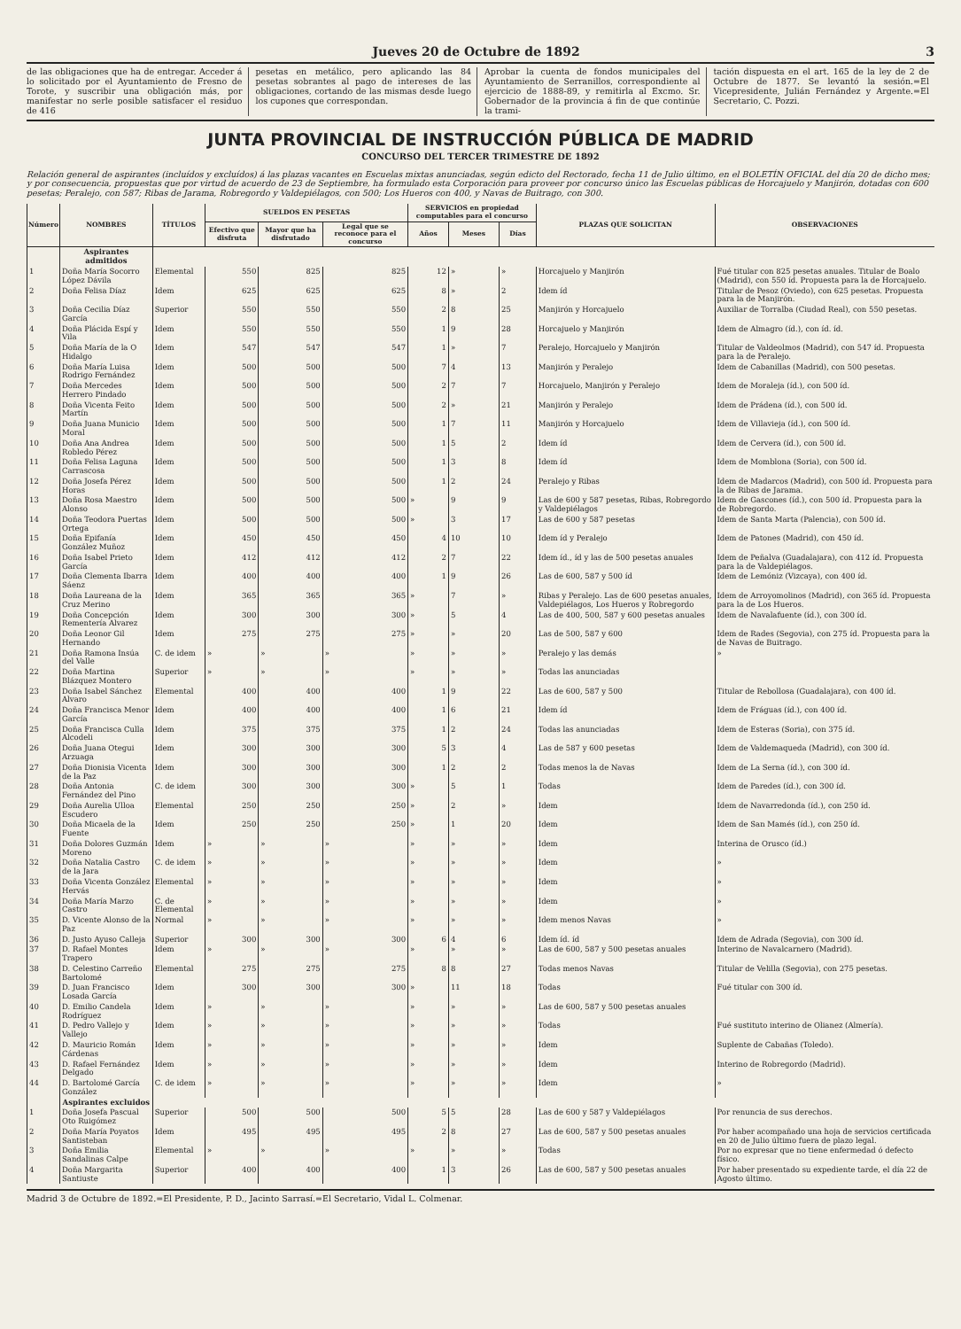Jueves 20 de Octubre de 1892 3
de las obligaciones que ha de entregar. Acceder á lo solicitado por el Ayuntamiento de Fresno de Torote, y suscribir una obligación más, por manifestar no serle posible satisfacer el residuo de 416
pesetas en metálico, pero aplicando las 84 pesetas sobrantes al pago de intereses de las obligaciones, cortando de las mismas desde luego los cupones que correspondan.
Aprobar la cuenta de fondos municipales del Ayuntamiento de Serranillos, correspondiente al ejercicio de 1888-89, y remitirla al Excmo. Sr. Gobernador de la provincia á fin de que continúe la trami-
tación dispuesta en el art. 165 de la ley de 2 de Octubre de 1877. Se levantó la sesión.=El Vicepresidente, Julián Fernández y Argente.=El Secretario, C. Pozzi.
JUNTA PROVINCIAL DE INSTRUCCIÓN PÚBLICA DE MADRID
CONCURSO DEL TERCER TRIMESTRE DE 1892
Relación general de aspirantes (incluídos y excluídos) á las plazas vacantes en Escuelas mixtas anunciadas, según edicto del Rectorado, fecha 11 de Julio último, en el BOLETÍN OFICIAL del día 20 de dicho mes; y por consecuencia, propuestas que por virtud de acuerdo de 23 de Septiembre, ha formulado esta Corporación para proveer por concurso único las Escuelas públicas de Horcajuelo y Manjirón, dotadas con 600 pesetas; Peralejo, con 587; Ribas de Jarama, Robregordo y Valdepiélagos, con 500; Los Hueros con 400, y Navas de Buitrago, con 300.
| Número | NOMBRES | TÍTULOS | SUELDOS EN PESETAS | | | SERVICIOS en propiedad computables para el concurso | | | PLAZAS QUE SOLICITAN | OBSERVACIONES |
| --- | --- | --- | --- | --- | --- | --- | --- | --- | --- | --- |
| | | | Efectivo que disfruta | Mayor que ha disfrutado | Legal que se reconoce para el concurso | Años | Meses | Días | | |
| | Aspirantes admitidos | | | | | | | | | |
| 1 | Doña María Socorro López Dávila | Elemental | 550 | 825 | 825 | 12 | » | » | Horcajuelo y Manjirón | Fué titular con 825 pesetas anuales. Titular de Boalo (Madrid), con 550 íd. Propuesta para la de Horcajuelo. |
| 2 | Doña Felisa Díaz | Idem | 625 | 625 | 625 | 8 | » | 2 | Idem íd | Titular de Pesoz (Oviedo), con 625 pesetas. Propuesta para la de Manjirón. |
| 3 | Doña Cecilia Díaz García | Superior | 550 | 550 | 550 | 2 | 8 | 25 | Manjirón y Horcajuelo | Auxiliar de Torralba (Ciudad Real), con 550 pesetas. |
| 4 | Doña Plácida Espí y Vila | Idem | 550 | 550 | 550 | 1 | 9 | 28 | Horcajuelo y Manjirón | Idem de Almagro (íd.), con íd. íd. |
| 5 | Doña María de la O Hidalgo | Idem | 547 | 547 | 547 | 1 | » | 7 | Peralejo, Horcajuelo y Manjirón | Titular de Valdeolmos (Madrid), con 547 íd. Propuesta para la de Peralejo. |
| 6 | Doña María Luisa Rodrigo Fernández | Idem | 500 | 500 | 500 | 7 | 4 | 13 | Manjirón y Peralejo | Idem de Cabanillas (Madrid), con 500 pesetas. |
| 7 | Doña Mercedes Herrero Pindado | Idem | 500 | 500 | 500 | 2 | 7 | 7 | Horcajuelo, Manjirón y Peralejo | Idem de Moraleja (íd.), con 500 íd. |
| 8 | Doña Vicenta Feito Martín | Idem | 500 | 500 | 500 | 2 | » | 21 | Manjirón y Peralejo | Idem de Prádena (íd.), con 500 íd. |
| 9 | Doña Juana Municio Moral | Idem | 500 | 500 | 500 | 1 | 7 | 11 | Manjirón y Horcajuelo | Idem de Villavieja (íd.), con 500 íd. |
| 10 | Doña Ana Andrea Robledo Pérez | Idem | 500 | 500 | 500 | 1 | 5 | 2 | Idem íd | Idem de Cervera (íd.), con 500 íd. |
| 11 | Doña Felisa Laguna Carrascosa | Idem | 500 | 500 | 500 | 1 | 3 | 8 | Idem íd | Idem de Momblona (Soria), con 500 íd. |
| 12 | Doña Josefa Pérez Horas | Idem | 500 | 500 | 500 | 1 | 2 | 24 | Peralejo y Ribas | Idem de Madarcos (Madrid), con 500 íd. Propuesta para la de Ribas de Jarama. |
| 13 | Doña Rosa Maestro Alonso | Idem | 500 | 500 | 500 | » | 9 | 9 | Las de 600 y 587 pesetas, Ribas, Robregordo y Valdepiélagos | Idem de Gascones (íd.), con 500 íd. Propuesta para la de Robregordo. |
| 14 | Doña Teodora Puertas Ortega | Idem | 500 | 500 | 500 | » | 3 | 17 | Las de 600 y 587 pesetas | Idem de Santa Marta (Palencia), con 500 íd. |
| 15 | Doña Epifanía González Muñoz | Idem | 450 | 450 | 450 | 4 | 10 | 10 | Idem íd y Peralejo | Idem de Patones (Madrid), con 450 íd. |
| 16 | Doña Isabel Prieto García | Idem | 412 | 412 | 412 | 2 | 7 | 22 | Idem íd., íd y las de 500 pesetas anuales | Idem de Peñalva (Guadalajara), con 412 íd. Propuesta para la de Valdepiélagos. |
| 17 | Doña Clementa Ibarra Sáenz | Idem | 400 | 400 | 400 | 1 | 9 | 26 | Las de 600, 587 y 500 íd | Idem de Lemóniz (Vizcaya), con 400 íd. |
| 18 | Doña Laureana de la Cruz Merino | Idem | 365 | 365 | 365 | » | 7 | » | Ribas y Peralejo. Las de 600 pesetas anuales, Valdepiélagos, Los Hueros y Robregordo | Idem de Arroyomolinos (Madrid), con 365 íd. Propuesta para la de Los Hueros. |
| 19 | Doña Concepción Rementería Alvarez | Idem | 300 | 300 | 300 | » | 5 | 4 | Las de 400, 500, 587 y 600 pesetas anuales | Idem de Navalafuente (íd.), con 300 íd. |
| 20 | Doña Leonor Gil Hernando | Idem | 275 | 275 | 275 | » | » | 20 | Las de 500, 587 y 600 | Idem de Rades (Segovia), con 275 íd. Propuesta para la de Navas de Buitrago. |
| 21 | Doña Ramona Insúa del Valle | C. de idem | » | » | » | » | » | » | Peralejo y las demás | » |
| 22 | Doña Martina Blázquez Montero | Superior | » | » | » | » | » | » | Todas las anunciadas | |
| 23 | Doña Isabel Sánchez Alvaro | Elemental | 400 | 400 | 400 | 1 | 9 | 22 | Las de 600, 587 y 500 | Titular de Rebollosa (Guadalajara), con 400 íd. |
| 24 | Doña Francisca Menor García | Idem | 400 | 400 | 400 | 1 | 6 | 21 | Idem íd | Idem de Fráguas (íd.), con 400 íd. |
| 25 | Doña Francisca Culla Alcodeli | Idem | 375 | 375 | 375 | 1 | 2 | 24 | Todas las anunciadas | Idem de Esteras (Soria), con 375 íd. |
| 26 | Doña Juana Otegui Arzuaga | Idem | 300 | 300 | 300 | 5 | 3 | 4 | Las de 587 y 600 pesetas | Idem de Valdemaqueda (Madrid), con 300 íd. |
| 27 | Doña Dionisia Vicenta de la Paz | Idem | 300 | 300 | 300 | 1 | 2 | 2 | Todas menos la de Navas | Idem de La Serna (íd.), con 300 íd. |
| 28 | Doña Antonia Fernández del Pino | C. de idem | 300 | 300 | 300 | » | 5 | 1 | Todas | Idem de Paredes (íd.), con 300 íd. |
| 29 | Doña Aurelia Ulloa Escudero | Elemental | 250 | 250 | 250 | » | 2 | » | Idem | Idem de Navarredonda (íd.), con 250 íd. |
| 30 | Doña Micaela de la Fuente | Idem | 250 | 250 | 250 | » | 1 | 20 | Idem | Idem de San Mamés (íd.), con 250 íd. |
| 31 | Doña Dolores Guzmán Moreno | Idem | » | » | » | » | » | » | Idem | Interina de Orusco (íd.) |
| 32 | Doña Natalia Castro de la Jara | C. de idem | » | » | » | » | » | » | Idem | » |
| 33 | Doña Vicenta González Hervás | Elemental | » | » | » | » | » | » | Idem | » |
| 34 | Doña María Marzo Castro | C. de Elemental | » | » | » | » | » | » | Idem | » |
| 35 | D. Vicente Alonso de la Paz | Normal | » | » | » | » | » | » | Idem menos Navas | » |
| 36 | D. Justo Ayuso Calleja | Superior | 300 | 300 | 300 | 6 | 4 | 6 | Idem íd. íd | Idem de Adrada (Segovia), con 300 íd. |
| 37 | D. Rafael Montes Trapero | Idem | » | » | » | » | » | » | Las de 600, 587 y 500 pesetas anuales | Interino de Navalcarnero (Madrid). |
| 38 | D. Celestino Carreño Bartolomé | Elemental | 275 | 275 | 275 | 8 | 8 | 27 | Todas menos Navas | Titular de Velilla (Segovia), con 275 pesetas. |
| 39 | D. Juan Francisco Losada García | Idem | 300 | 300 | 300 | » | 11 | 18 | Todas | Fué titular con 300 íd. |
| 40 | D. Emilio Candela Rodríguez | Idem | » | » | » | » | » | » | Las de 600, 587 y 500 pesetas anuales | |
| 41 | D. Pedro Vallejo y Vallejo | Idem | » | » | » | » | » | » | Todas | Fué sustituto interino de Olianez (Almería). |
| 42 | D. Mauricio Román Cárdenas | Idem | » | » | » | » | » | » | Idem | Suplente de Cabañas (Toledo). |
| 43 | D. Rafael Fernández Delgado | Idem | » | » | » | » | » | » | Idem | Interino de Robregordo (Madrid). |
| 44 | D. Bartolomé García González | C. de idem | » | » | » | » | » | » | Idem | » |
| | Aspirantes excluidos | | | | | | | | | |
| 1 | Doña Josefa Pascual Oto Ruigómez | Superior | 500 | 500 | 500 | 5 | 5 | 28 | Las de 600 y 587 y Valdepiélagos | Por renuncia de sus derechos. |
| 2 | Doña María Poyatos Santisteban | Idem | 495 | 495 | 495 | 2 | 8 | 27 | Las de 600, 587 y 500 pesetas anuales | Por haber acompañado una hoja de servicios certificada en 20 de Julio último fuera de plazo legal. |
| 3 | Doña Emilia Sandalinas Calpe | Elemental | » | » | » | » | » | » | Todas | Por no expresar que no tiene enfermedad ó defecto físico. |
| 4 | Doña Margarita Santiuste | Superior | 400 | 400 | 400 | 1 | 3 | 26 | Las de 600, 587 y 500 pesetas anuales | Por haber presentado su expediente tarde, el día 22 de Agosto último. |
Madrid 3 de Octubre de 1892.=El Presidente, P. D., Jacinto Sarrasí.=El Secretario, Vidal L. Colmenar.